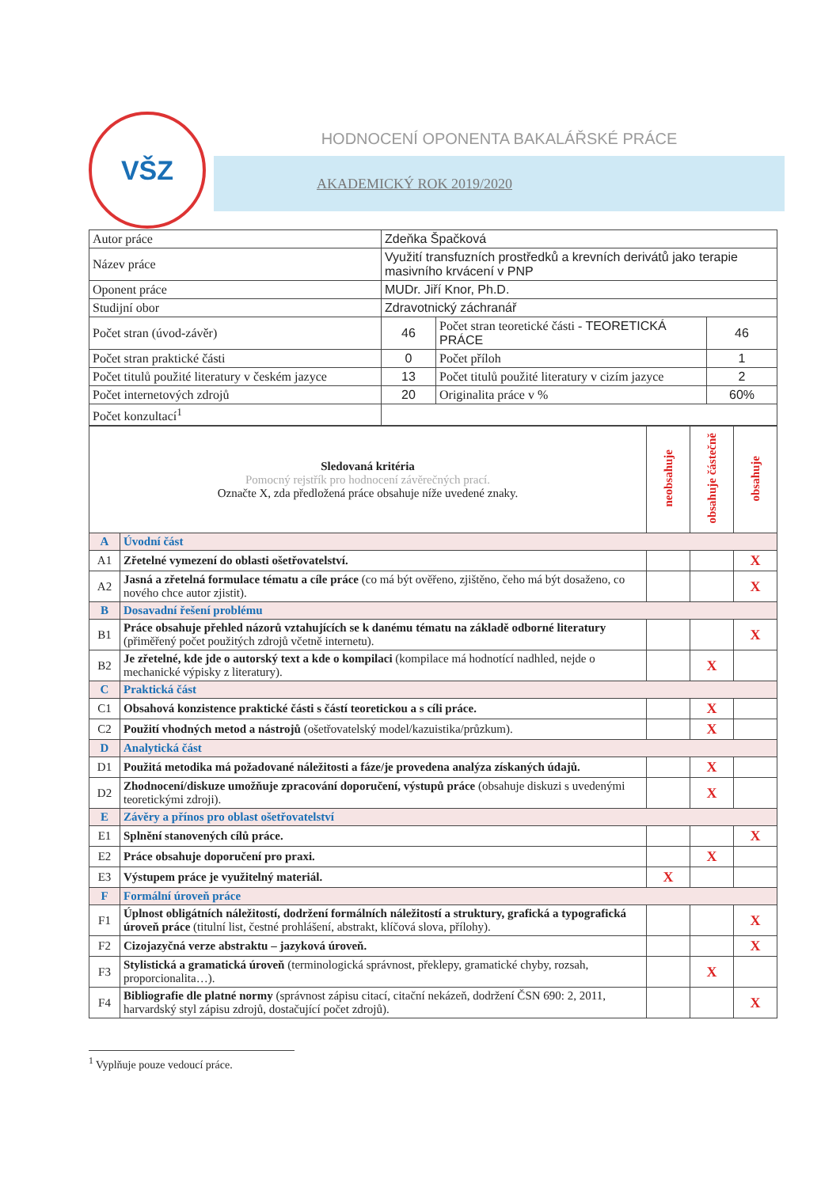VŠZ
HODNOCENÍ OPONENTA BAKALÁŘSKÉ PRÁCE
AKADEMICKÝ ROK 2019/2020
| Autor práce | Zdeňka Špačková | | |
| Název práce | Využití transfuzních prostředků a krevních derivátů jako terapie masivního krvácení v PNP | | |
| Oponent práce | MUDr. Jiří Knor, Ph.D. | | |
| Studijní obor | Zdravotnický záchranář | | |
| Počet stran (úvod-závěr) | 46 | Počet stran teoretické části - TEORETICKÁ PRÁCE | 46 |
| Počet stran praktické části | 0 | Počet příloh | 1 |
| Počet titulů použité literatury v českém jazyce | 13 | Počet titulů použité literatury v cizím jazyce | 2 |
| Počet internetových zdrojů | 20 | Originalita práce v % | 60% |
| Počet konzultací<sup>1</sup> | | | |
| Sledovaná kritéria Pomocný rejstřík pro hodnocení závěrečných prací. Označte X, zda předložená práce obsahuje níže uvedené znaky. | | neobsahuje | obsahuje částečně | obsahuje |
| --- | --- | --- | --- | --- |
| A | Úvodní část | | | |
| A1 | Zřetelné vymezení do oblasti ošetřovatelství. | | | X |
| A2 | Jasná a zřetelná formulace tématu a cíle práce (co má být ověřeno, zjištěno, čeho má být dosaženo, co nového chce autor zjistit). | | | X |
| B | Dosavadní řešení problému | | | |
| B1 | Práce obsahuje přehled názorů vztahujících se k danému tématu na základě odborné literatury (přiměřený počet použitých zdrojů včetně internetu). | | | X |
| B2 | Je zřetelné, kde jde o autorský text a kde o kompilaci (kompilace má hodnotící nadhled, nejde o mechanické výpisky z literatury). | | X | |
| C | Praktická část | | | |
| C1 | Obsahová konzistence praktické části s částí teoretickou a s cíli práce. | | X | |
| C2 | Použití vhodných metod a nástrojů (ošetřovatelský model/kazuistika/průzkum). | | X | |
| D | Analytická část | | | |
| D1 | Použitá metodika má požadované náležitosti a fáze/je provedena analýza získaných údajů. | | X | |
| D2 | Zhodnocení/diskuze umožňuje zpracování doporučení, výstupů práce (obsahuje diskuzi s uvedenými teoretickými zdroji). | | X | |
| E | Závěry a přínos pro oblast ošetřovatelství | | | |
| E1 | Splnění stanovených cílů práce. | | | X |
| E2 | Práce obsahuje doporučení pro praxi. | | X | |
| E3 | Výstupem práce je využitelný materiál. | X | | |
| F | Formální úroveň práce | | | |
| F1 | Úplnost obligátních náležitostí, dodržení formálních náležitostí a struktury, grafická a typografická úroveň práce (titulní list, čestné prohlášení, abstrakt, klíčová slova, přílohy). | | | X |
| F2 | Cizojazyčná verze abstraktu – jazyková úroveň. | | | X |
| F3 | Stylistická a gramatická úroveň (terminologická správnost, překlepy, gramatické chyby, rozsah, proporcionalita…). | | X | |
| F4 | Bibliografie dle platné normy (správnost zápisu citací, citační nekázeň, dodržení ČSN 690: 2, 2011, harvardský styl zápisu zdrojů, dostačující počet zdrojů). | | | X |
<sup>1</sup> Vyplňuje pouze vedoucí práce.